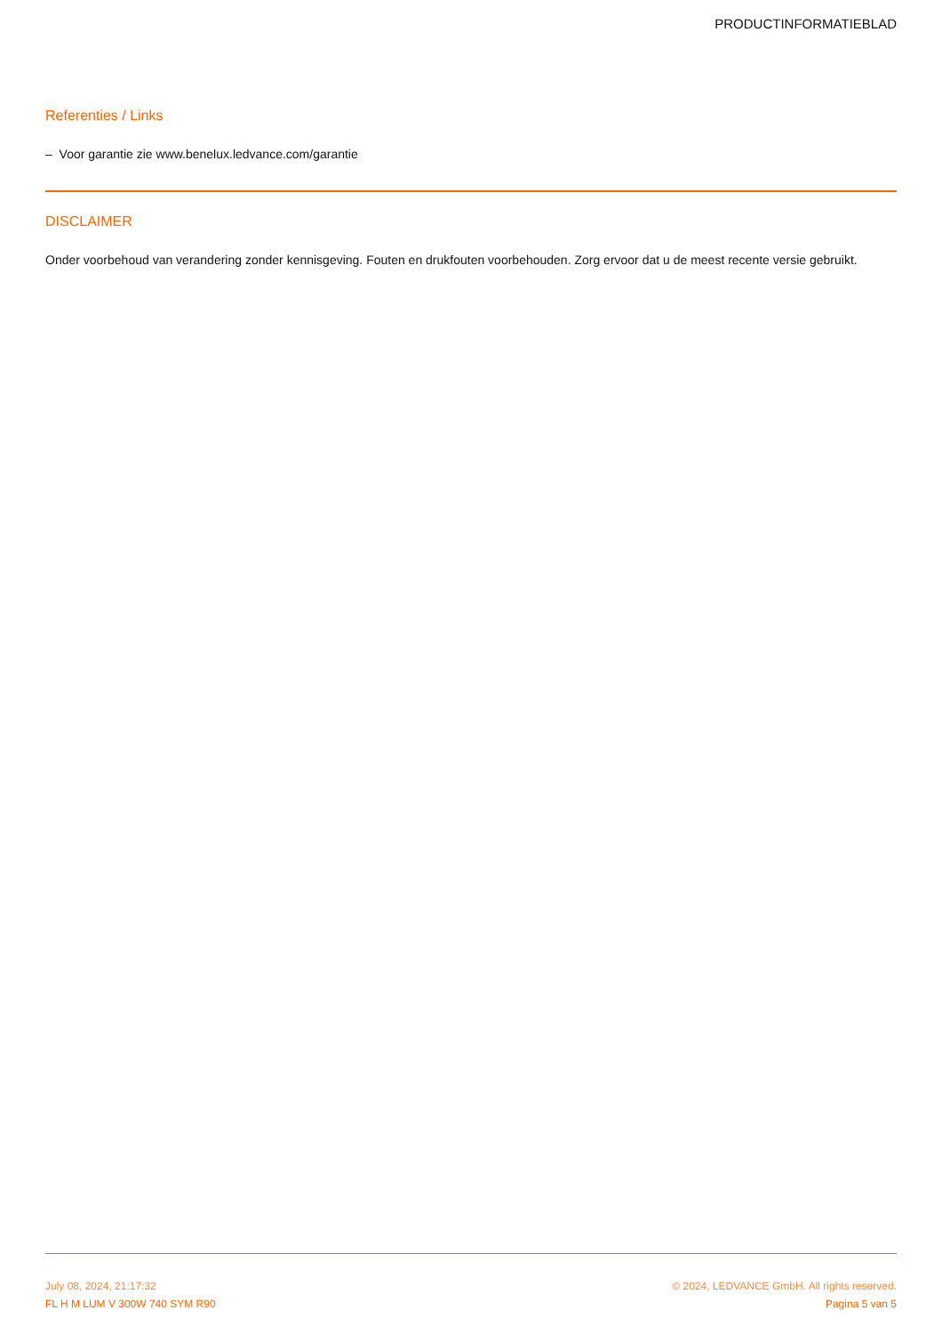PRODUCTINFORMATIEBLAD
Referenties / Links
– Voor garantie zie www.benelux.ledvance.com/garantie
DISCLAIMER
Onder voorbehoud van verandering zonder kennisgeving. Fouten en drukfouten voorbehouden. Zorg ervoor dat u de meest recente versie gebruikt.
July 08, 2024, 21:17:32 © 2024, LEDVANCE GmbH. All rights reserved.
FL H M LUM V 300W 740 SYM R90 Pagina 5 van 5